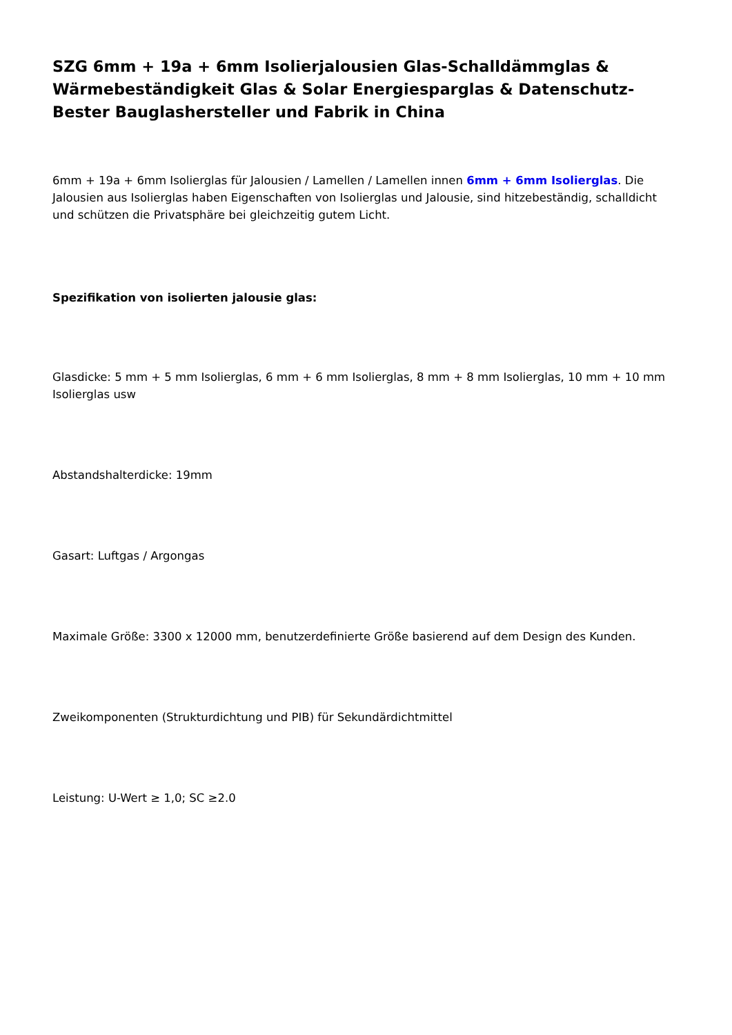SZG 6mm + 19a + 6mm Isolierjalousien Glas-Schalldämmglas & Wärmebeständigkeit Glas & Solar Energiesparglas & Datenschutz- Bester Bauglashersteller und Fabrik in China
6mm + 19a + 6mm Isolierglas für Jalousien / Lamellen / Lamellen innen 6mm + 6mm Isolierglas. Die Jalousien aus Isolierglas haben Eigenschaften von Isolierglas und Jalousie, sind hitzebeständig, schalldicht und schützen die Privatsphäre bei gleichzeitig gutem Licht.
Spezifikation von isolierten jalousie glas:
Glasdicke: 5 mm + 5 mm Isolierglas, 6 mm + 6 mm Isolierglas, 8 mm + 8 mm Isolierglas, 10 mm + 10 mm Isolierglas usw
Abstandshalterdicke: 19mm
Gasart: Luftgas / Argongas
Maximale Größe: 3300 x 12000 mm, benutzerdefinierte Größe basierend auf dem Design des Kunden.
Zweikomponenten (Strukturdichtung und PIB) für Sekundärdichtmittel
Leistung: U-Wert ≥ 1,0; SC ≥2.0